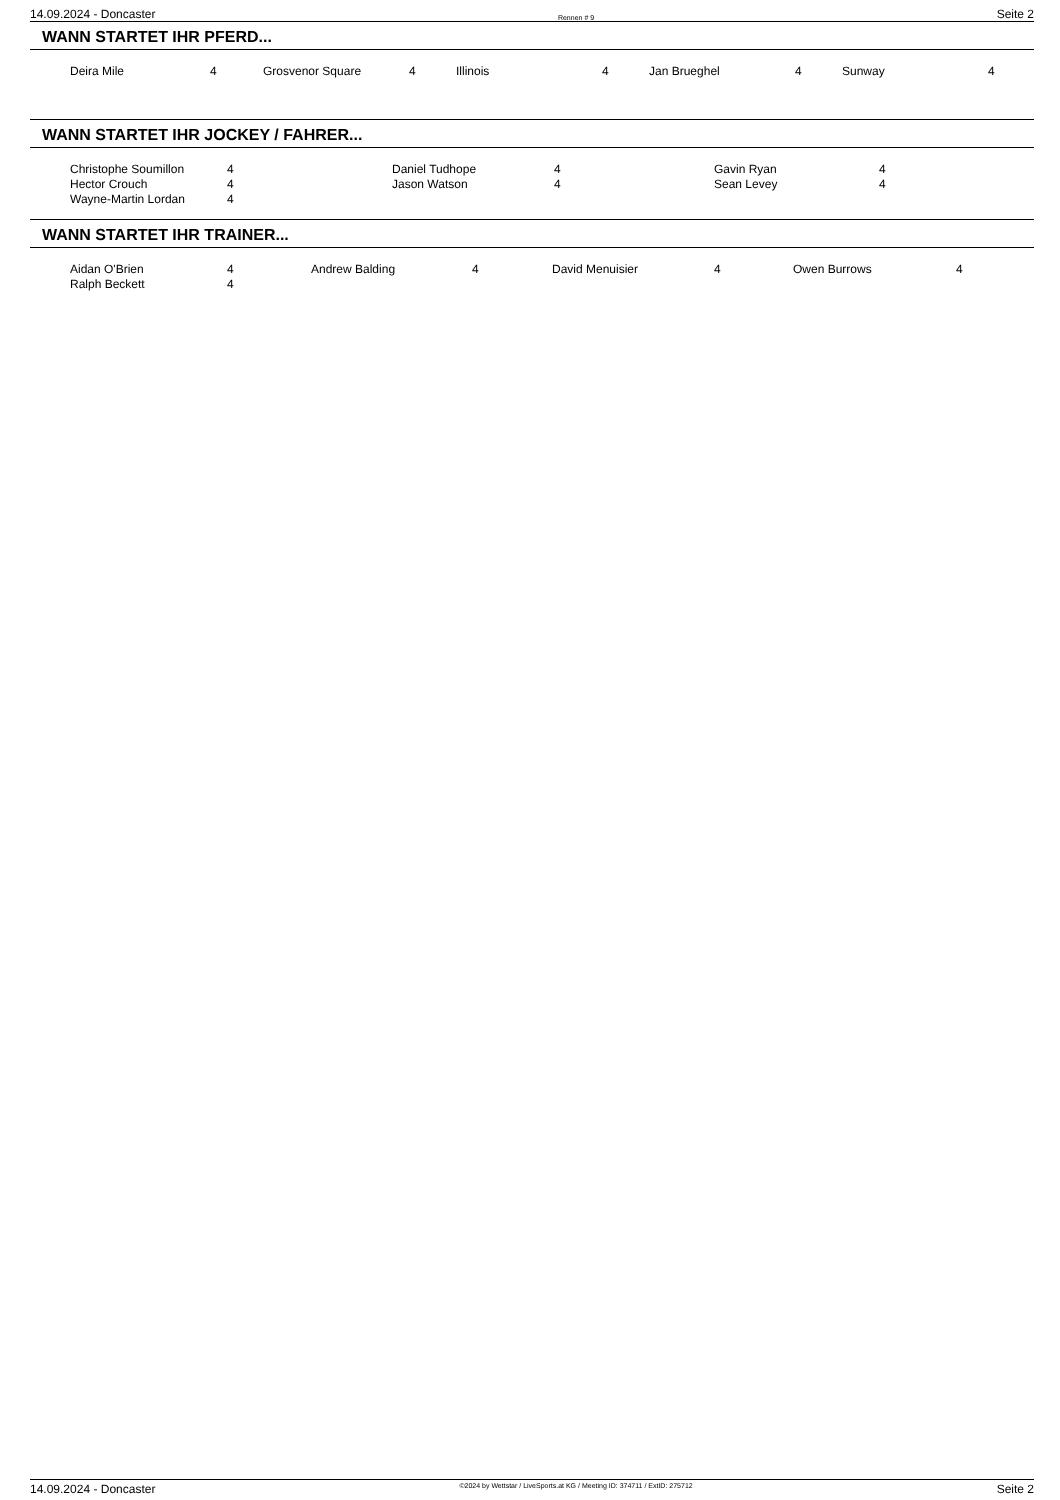14.09.2024 - Doncaster Rennen # 9 Seite 2
WANN STARTET IHR PFERD...
| Deira Mile | 4 | Grosvenor Square | 4 | Illinois | 4 | Jan Brueghel | 4 | Sunway | 4 |
WANN STARTET IHR JOCKEY / FAHRER...
| Christophe Soumillon | 4 | Daniel Tudhope | 4 | Gavin Ryan | 4 |
| Hector Crouch | 4 | Jason Watson | 4 | Sean Levey | 4 |
| Wayne-Martin Lordan | 4 | | | | |
WANN STARTET IHR TRAINER...
| Aidan O'Brien | 4 | Andrew Balding | 4 | David Menuisier | 4 | Owen Burrows | 4 |
| Ralph Beckett | 4 | | | | | | |
14.09.2024 - Doncaster ©2024 by Wettstar / LiveSports.at KG / Meeting ID: 374711 / ExtID: 275712 Seite 2